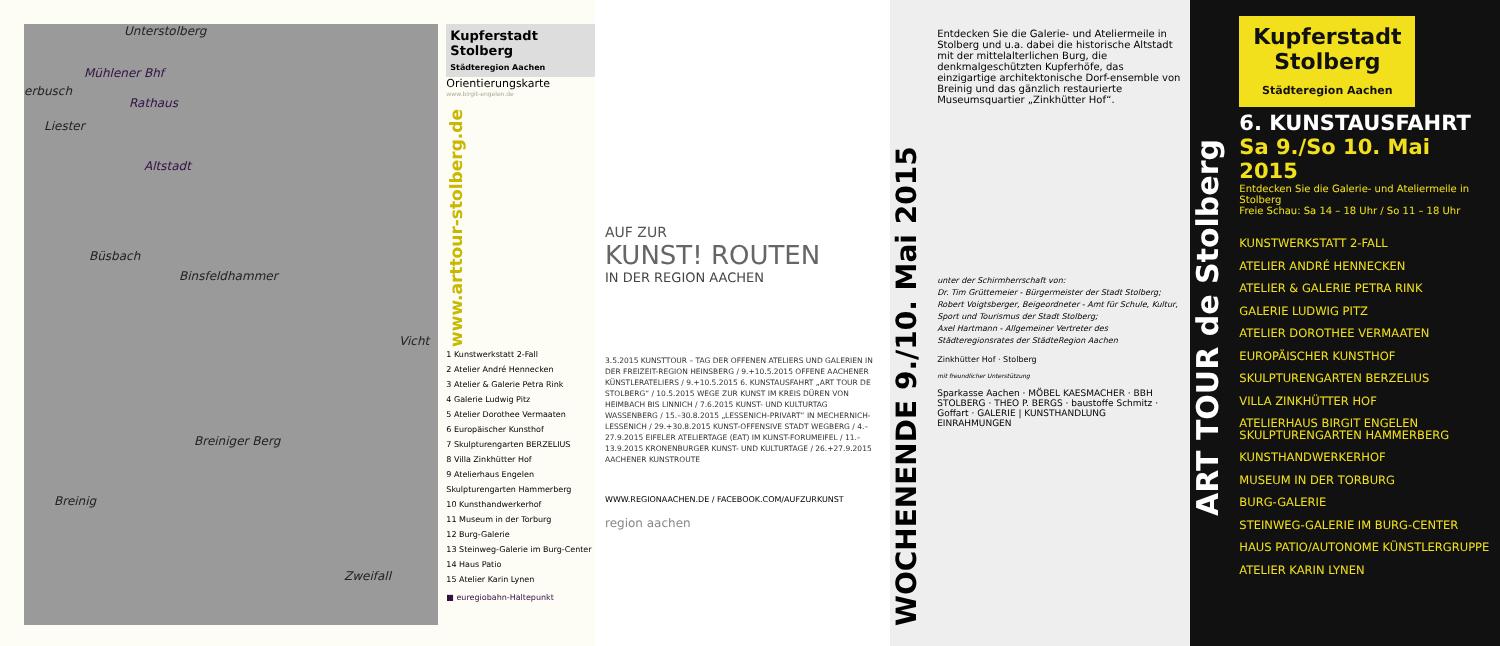Unterstolberg
Mühlener Bhf
Rathaus
erbusch
Liester
Altstadt
Büsbach
Binsfeldhammer
Vicht
Breiniger Berg
Breinig
Zweifall
Kupferstadt Stolberg
Städteregion Aachen
Orientierungskarte
www.birgit-engelen.de
www.arttour-stolberg.de
1 Kunstwerkstatt 2-Fall
2 Atelier André Hennecken
3 Atelier & Galerie Petra Rink
4 Galerie Ludwig Pitz
5 Atelier Dorothee Vermaaten
6 Europäischer Kunsthof
7 Skulpturengarten BERZELIUS
8 Villa Zinkhütter Hof
9 Atelierhaus Engelen Skulpturengarten Hammerberg
10 Kunsthandwerkerhof
11 Museum in der Torburg
12 Burg-Galerie
13 Steinweg-Galerie im Burg-Center
14 Haus Patio
15 Atelier Karin Lynen
■ euregiobahn-Haltepunkt
AUF ZUR
KUNST! ROUTEN
IN DER REGION AACHEN
3.5.2015 KUNSTTOUR – TAG DER OFFENEN ATELIERS UND GALERIEN IN DER FREIZEIT-REGION HEINSBERG / 9.+10.5.2015 OFFENE AACHENER KÜNSTLERATELIERS / 9.+10.5.2015 6. KUNSTAUSFAHRT „ART TOUR DE STOLBERG“ / 10.5.2015 WEGE ZUR KUNST IM KREIS DÜREN VON HEIMBACH BIS LINNICH / 7.6.2015 KUNST- UND KULTURTAG WASSENBERG / 15.–30.8.2015 „LESSENICH-PRIVART“ IN MECHERNICH-LESSENICH / 29.+30.8.2015 KUNST-OFFENSIVE STADT WEGBERG / 4.–27.9.2015 EIFELER ATELIERTAGE (EAT) IM KUNST-FORUMEIFEL / 11.–13.9.2015 KRONENBURGER KUNST- UND KULTURTAGE / 26.+27.9.2015 AACHENER KUNSTROUTE
WWW.REGIONAACHEN.DE / FACEBOOK.COM/AUFZURKUNST
region aachen
WOCHENENDE 9./10. Mai 2015
Entdecken Sie die Galerie- und Ateliermeile in Stolberg und u.a. dabei die historische Altstadt mit der mittelalterlichen Burg, die denkmalgeschützten Kupferhöfe, das einzigartige architektonische Dorf-ensemble von Breinig und das gänzlich restaurierte Museumsquartier „Zinkhütter Hof“.
unter der Schirmherrschaft von:
Dr. Tim Grüttemeier - Bürgermeister der Stadt Stolberg;
Robert Voigtsberger, Beigeordneter - Amt für Schule, Kultur, Sport und Tourismus der Stadt Stolberg;
Axel Hartmann - Allgemeiner Vertreter des Städteregionsrates der StädteRegion Aachen
Zinkhütter Hof · Stolberg
mit freundlicher Unterstützung
Sparkasse Aachen · MÖBEL KAESMACHER · BBH STOLBERG · THEO P. BERGS · baustoffe Schmitz · Goffart · GALERIE | KUNSTHANDLUNG EINRAHMUNGEN
ART TOUR de Stolberg
Kupferstadt Stolberg
Städteregion Aachen
6. KUNSTAUSFAHRT
Sa 9./So 10. Mai 2015
Entdecken Sie die Galerie- und Ateliermeile in Stolberg
Freie Schau: Sa 14 – 18 Uhr / So 11 – 18 Uhr
KUNSTWERKSTATT 2-FALL
ATELIER ANDRÉ HENNECKEN
ATELIER & GALERIE PETRA RINK
GALERIE LUDWIG PITZ
ATELIER DOROTHEE VERMAATEN
EUROPÄISCHER KUNSTHOF
SKULPTURENGARTEN BERZELIUS
VILLA ZINKHÜTTER HOF
ATELIERHAUS BIRGIT ENGELEN
SKULPTURENGARTEN HAMMERBERG
KUNSTHANDWERKERHOF
MUSEUM IN DER TORBURG
BURG-GALERIE
STEINWEG-GALERIE IM BURG-CENTER
HAUS PATIO/AUTONOME KÜNSTLERGRUPPE
ATELIER KARIN LYNEN